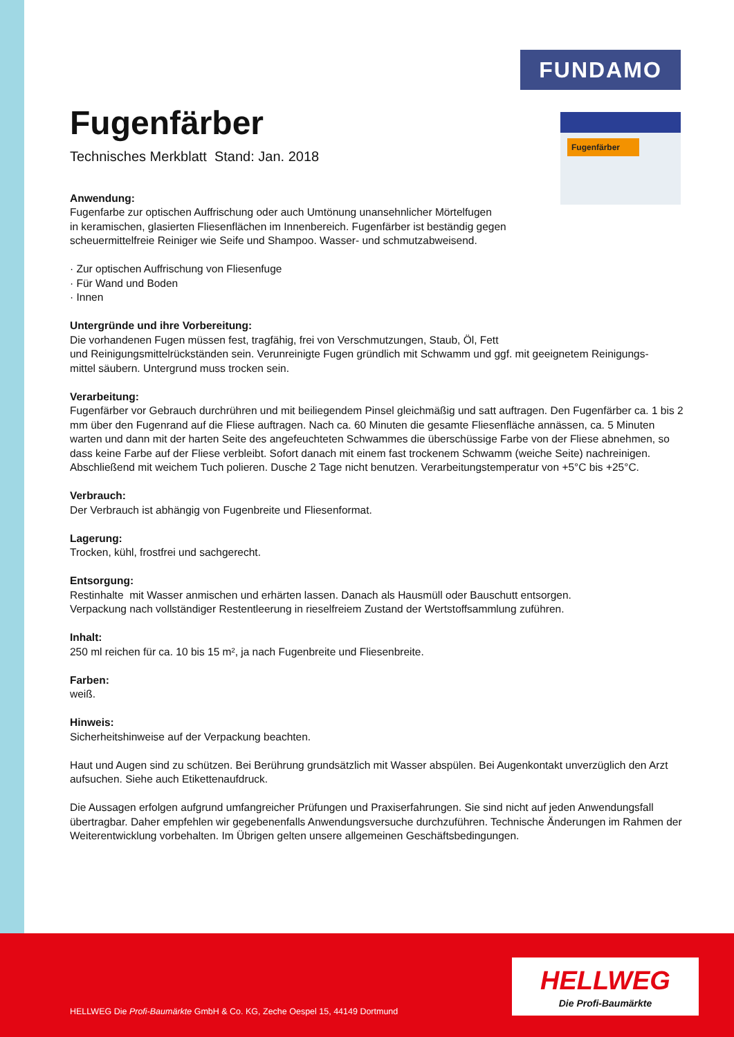FUNDAMO
Fugenfärber
Fugenfärber
Technisches Merkblatt Stand: Jan. 2018
Anwendung:
Fugenfarbe zur optischen Auffrischung oder auch Umtönung unansehnlicher Mörtelfugen
in keramischen, glasierten Fliesenflächen im Innenbereich. Fugenfärber ist beständig gegen
scheuermittelfreie Reiniger wie Seife und Shampoo. Wasser- und schmutzabweisend.
· Zur optischen Auffrischung von Fliesenfuge
· Für Wand und Boden
· Innen
Untergründe und ihre Vorbereitung:
Die vorhandenen Fugen müssen fest, tragfähig, frei von Verschmutzungen, Staub, Öl, Fett
und Reinigungsmittelrückständen sein. Verunreinigte Fugen gründlich mit Schwamm und ggf. mit geeignetem Reinigungs-
mittel säubern. Untergrund muss trocken sein.
Verarbeitung:
Fugenfärber vor Gebrauch durchrühren und mit beiliegendem Pinsel gleichmäßig und satt auftragen. Den Fugenfärber ca. 1 bis 2 mm über den Fugenrand auf die Fliese auftragen. Nach ca. 60 Minuten die gesamte Fliesenfläche annässen, ca. 5 Minuten warten und dann mit der harten Seite des angefeuchteten Schwammes die überschüssige Farbe von der Fliese abnehmen, so dass keine Farbe auf der Fliese verbleibt. Sofort danach mit einem fast trockenem Schwamm (weiche Seite) nachreinigen. Abschließend mit weichem Tuch polieren. Dusche 2 Tage nicht benutzen. Verarbeitungstemperatur von +5°C bis +25°C.
Verbrauch:
Der Verbrauch ist abhängig von Fugenbreite und Fliesenformat.
Lagerung:
Trocken, kühl, frostfrei und sachgerecht.
Entsorgung:
Restinhalte mit Wasser anmischen und erhärten lassen. Danach als Hausmüll oder Bauschutt entsorgen.
Verpackung nach vollständiger Restentleerung in rieselfreiem Zustand der Wertstoffsammlung zuführen.
Inhalt:
250 ml reichen für ca. 10 bis 15 m², ja nach Fugenbreite und Fliesenbreite.
Farben:
weiß.
Hinweis:
Sicherheitshinweise auf der Verpackung beachten.
Haut und Augen sind zu schützen. Bei Berührung grundsätzlich mit Wasser abspülen. Bei Augenkontakt unverzüglich den Arzt aufsuchen. Siehe auch Etikettenaufdruck.
Die Aussagen erfolgen aufgrund umfangreicher Prüfungen und Praxiserfahrungen. Sie sind nicht auf jeden Anwendungsfall übertragbar. Daher empfehlen wir gegebenenfalls Anwendungsversuche durchzuführen. Technische Änderungen im Rahmen der Weiterentwicklung vorbehalten. Im Übrigen gelten unsere allgemeinen Geschäftsbedingungen.
HELLWEG Die Profi-Baumärkte GmbH & Co. KG, Zeche Oespel 15, 44149 Dortmund
HELLWEG
Die Profi-Baumärkte